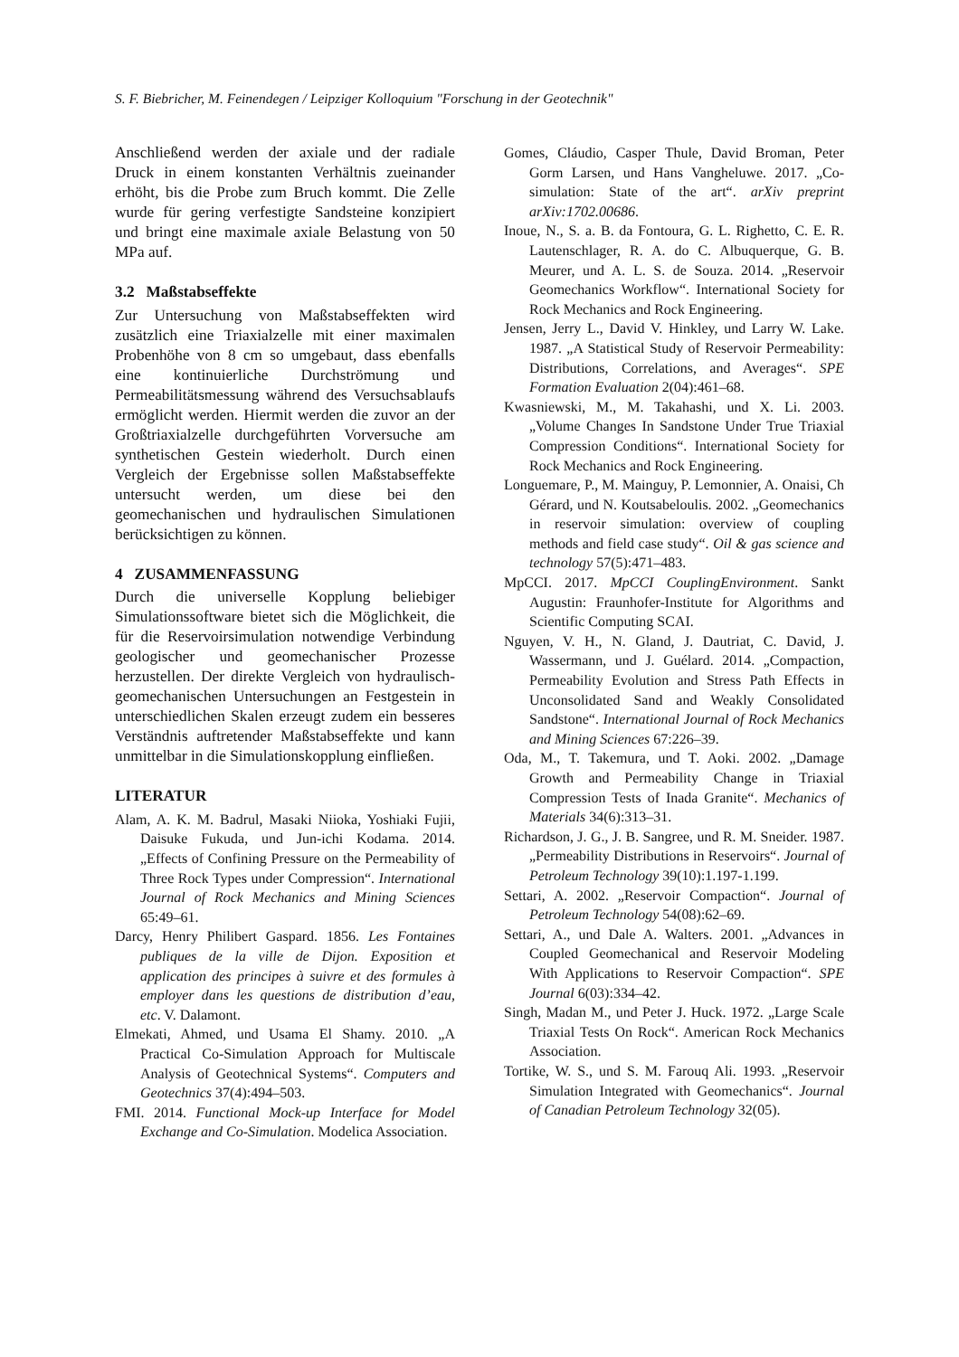S. F. Biebricher, M. Feinendegen / Leipziger Kolloquium "Forschung in der Geotechnik"
Anschließend werden der axiale und der radiale Druck in einem konstanten Verhältnis zueinander erhöht, bis die Probe zum Bruch kommt. Die Zelle wurde für gering verfestigte Sandsteine konzipiert und bringt eine maximale axiale Belastung von 50 MPa auf.
3.2 Maßstabseffekte
Zur Untersuchung von Maßstabseffekten wird zusätzlich eine Triaxialzelle mit einer maximalen Probenhöhe von 8 cm so umgebaut, dass ebenfalls eine kontinuierliche Durchströmung und Permeabilitätsmessung während des Versuchsablaufs ermöglicht werden. Hiermit werden die zuvor an der Großtriaxialzelle durchgeführten Vorversuche am synthetischen Gestein wiederholt. Durch einen Vergleich der Ergebnisse sollen Maßstabseffekte untersucht werden, um diese bei den geomechanischen und hydraulischen Simulationen berücksichtigen zu können.
4 ZUSAMMENFASSUNG
Durch die universelle Kopplung beliebiger Simulationssoftware bietet sich die Möglichkeit, die für die Reservoirsimulation notwendige Verbindung geologischer und geomechanischer Prozesse herzustellen. Der direkte Vergleich von hydraulisch-geomechanischen Untersuchungen an Festgestein in unterschiedlichen Skalen erzeugt zudem ein besseres Verständnis auftretender Maßstabseffekte und kann unmittelbar in die Simulationskopplung einfließen.
LITERATUR
Alam, A. K. M. Badrul, Masaki Niioka, Yoshiaki Fujii, Daisuke Fukuda, und Jun-ichi Kodama. 2014. „Effects of Confining Pressure on the Permeability of Three Rock Types under Compression“. International Journal of Rock Mechanics and Mining Sciences 65:49–61.
Darcy, Henry Philibert Gaspard. 1856. Les Fontaines publiques de la ville de Dijon. Exposition et application des principes à suivre et des formules à employer dans les questions de distribution d’eau, etc. V. Dalamont.
Elmekati, Ahmed, und Usama El Shamy. 2010. „A Practical Co-Simulation Approach for Multiscale Analysis of Geotechnical Systems“. Computers and Geotechnics 37(4):494–503.
FMI. 2014. Functional Mock-up Interface for Model Exchange and Co-Simulation. Modelica Association.
Gomes, Cláudio, Casper Thule, David Broman, Peter Gorm Larsen, und Hans Vangheluwe. 2017. „Co-simulation: State of the art“. arXiv preprint arXiv:1702.00686.
Inoue, N., S. a. B. da Fontoura, G. L. Righetto, C. E. R. Lautenschlager, R. A. do C. Albuquerque, G. B. Meurer, und A. L. S. de Souza. 2014. „Reservoir Geomechanics Workflow“. International Society for Rock Mechanics and Rock Engineering.
Jensen, Jerry L., David V. Hinkley, und Larry W. Lake. 1987. „A Statistical Study of Reservoir Permeability: Distributions, Correlations, and Averages“. SPE Formation Evaluation 2(04):461–68.
Kwasniewski, M., M. Takahashi, und X. Li. 2003. „Volume Changes In Sandstone Under True Triaxial Compression Conditions“. International Society for Rock Mechanics and Rock Engineering.
Longuemare, P., M. Mainguy, P. Lemonnier, A. Onaisi, Ch Gérard, und N. Koutsabeloulis. 2002. „Geomechanics in reservoir simulation: overview of coupling methods and field case study“. Oil & gas science and technology 57(5):471–483.
MpCCI. 2017. MpCCI CouplingEnvironment. Sankt Augustin: Fraunhofer-Institute for Algorithms and Scientific Computing SCAI.
Nguyen, V. H., N. Gland, J. Dautriat, C. David, J. Wassermann, und J. Guélard. 2014. „Compaction, Permeability Evolution and Stress Path Effects in Unconsolidated Sand and Weakly Consolidated Sandstone“. International Journal of Rock Mechanics and Mining Sciences 67:226–39.
Oda, M., T. Takemura, und T. Aoki. 2002. „Damage Growth and Permeability Change in Triaxial Compression Tests of Inada Granite“. Mechanics of Materials 34(6):313–31.
Richardson, J. G., J. B. Sangree, und R. M. Sneider. 1987. „Permeability Distributions in Reservoirs“. Journal of Petroleum Technology 39(10):1.197-1.199.
Settari, A. 2002. „Reservoir Compaction“. Journal of Petroleum Technology 54(08):62–69.
Settari, A., und Dale A. Walters. 2001. „Advances in Coupled Geomechanical and Reservoir Modeling With Applications to Reservoir Compaction“. SPE Journal 6(03):334–42.
Singh, Madan M., und Peter J. Huck. 1972. „Large Scale Triaxial Tests On Rock“. American Rock Mechanics Association.
Tortike, W. S., und S. M. Farouq Ali. 1993. „Reservoir Simulation Integrated with Geomechanics“. Journal of Canadian Petroleum Technology 32(05).